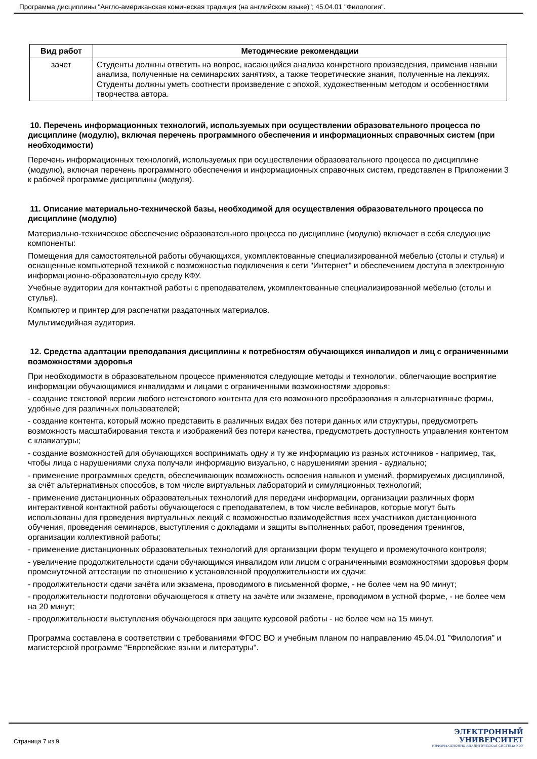Программа дисциплины "Англо-американская комическая традиция (на английском языке)"; 45.04.01 "Филология".
| Вид работ | Методические рекомендации |
| --- | --- |
| зачет | Студенты должны ответить на вопрос, касающийся анализа конкретного произведения, применив навыки анализа, полученные на семинарских занятиях, а также теоретические знания, полученные на лекциях. Студенты должны уметь соотнести произведение с эпохой, художественным методом и особенностями творчества автора. |
10. Перечень информационных технологий, используемых при осуществлении образовательного процесса по дисциплине (модулю), включая перечень программного обеспечения и информационных справочных систем (при необходимости)
Перечень информационных технологий, используемых при осуществлении образовательного процесса по дисциплине (модулю), включая перечень программного обеспечения и информационных справочных систем, представлен в Приложении 3 к рабочей программе дисциплины (модуля).
11. Описание материально-технической базы, необходимой для осуществления образовательного процесса по дисциплине (модулю)
Материально-техническое обеспечение образовательного процесса по дисциплине (модулю) включает в себя следующие компоненты:
Помещения для самостоятельной работы обучающихся, укомплектованные специализированной мебелью (столы и стулья) и оснащенные компьютерной техникой с возможностью подключения к сети "Интернет" и обеспечением доступа в электронную информационно-образовательную среду КФУ.
Учебные аудитории для контактной работы с преподавателем, укомплектованные специализированной мебелью (столы и стулья).
Компьютер и принтер для распечатки раздаточных материалов.
Мультимедийная аудитория.
12. Средства адаптации преподавания дисциплины к потребностям обучающихся инвалидов и лиц с ограниченными возможностями здоровья
При необходимости в образовательном процессе применяются следующие методы и технологии, облегчающие восприятие информации обучающимися инвалидами и лицами с ограниченными возможностями здоровья:
- создание текстовой версии любого нетекстового контента для его возможного преобразования в альтернативные формы, удобные для различных пользователей;
- создание контента, который можно представить в различных видах без потери данных или структуры, предусмотреть возможность масштабирования текста и изображений без потери качества, предусмотреть доступность управления контентом с клавиатуры;
- создание возможностей для обучающихся воспринимать одну и ту же информацию из разных источников - например, так, чтобы лица с нарушениями слуха получали информацию визуально, с нарушениями зрения - аудиально;
- применение программных средств, обеспечивающих возможность освоения навыков и умений, формируемых дисциплиной, за счёт альтернативных способов, в том числе виртуальных лабораторий и симуляционных технологий;
- применение дистанционных образовательных технологий для передачи информации, организации различных форм интерактивной контактной работы обучающегося с преподавателем, в том числе вебинаров, которые могут быть использованы для проведения виртуальных лекций с возможностью взаимодействия всех участников дистанционного обучения, проведения семинаров, выступления с докладами и защиты выполненных работ, проведения тренингов, организации коллективной работы;
- применение дистанционных образовательных технологий для организации форм текущего и промежуточного контроля;
- увеличение продолжительности сдачи обучающимся инвалидом или лицом с ограниченными возможностями здоровья форм промежуточной аттестации по отношению к установленной продолжительности их сдачи:
- продолжительности сдачи зачёта или экзамена, проводимого в письменной форме, - не более чем на 90 минут;
- продолжительности подготовки обучающегося к ответу на зачёте или экзамене, проводимом в устной форме, - не более чем на 20 минут;
- продолжительности выступления обучающегося при защите курсовой работы - не более чем на 15 минут.
Программа составлена в соответствии с требованиями ФГОС ВО и учебным планом по направлению 45.04.01 "Филология" и магистерской программе "Европейские языки и литературы".
Страница 7 из 9.
ЭЛЕКТРОННЫЙ
УНИВЕРСИТЕТ
ИНФОРМАЦИОННО-АНАЛИТИЧЕСКАЯ СИСТЕМА КФУ